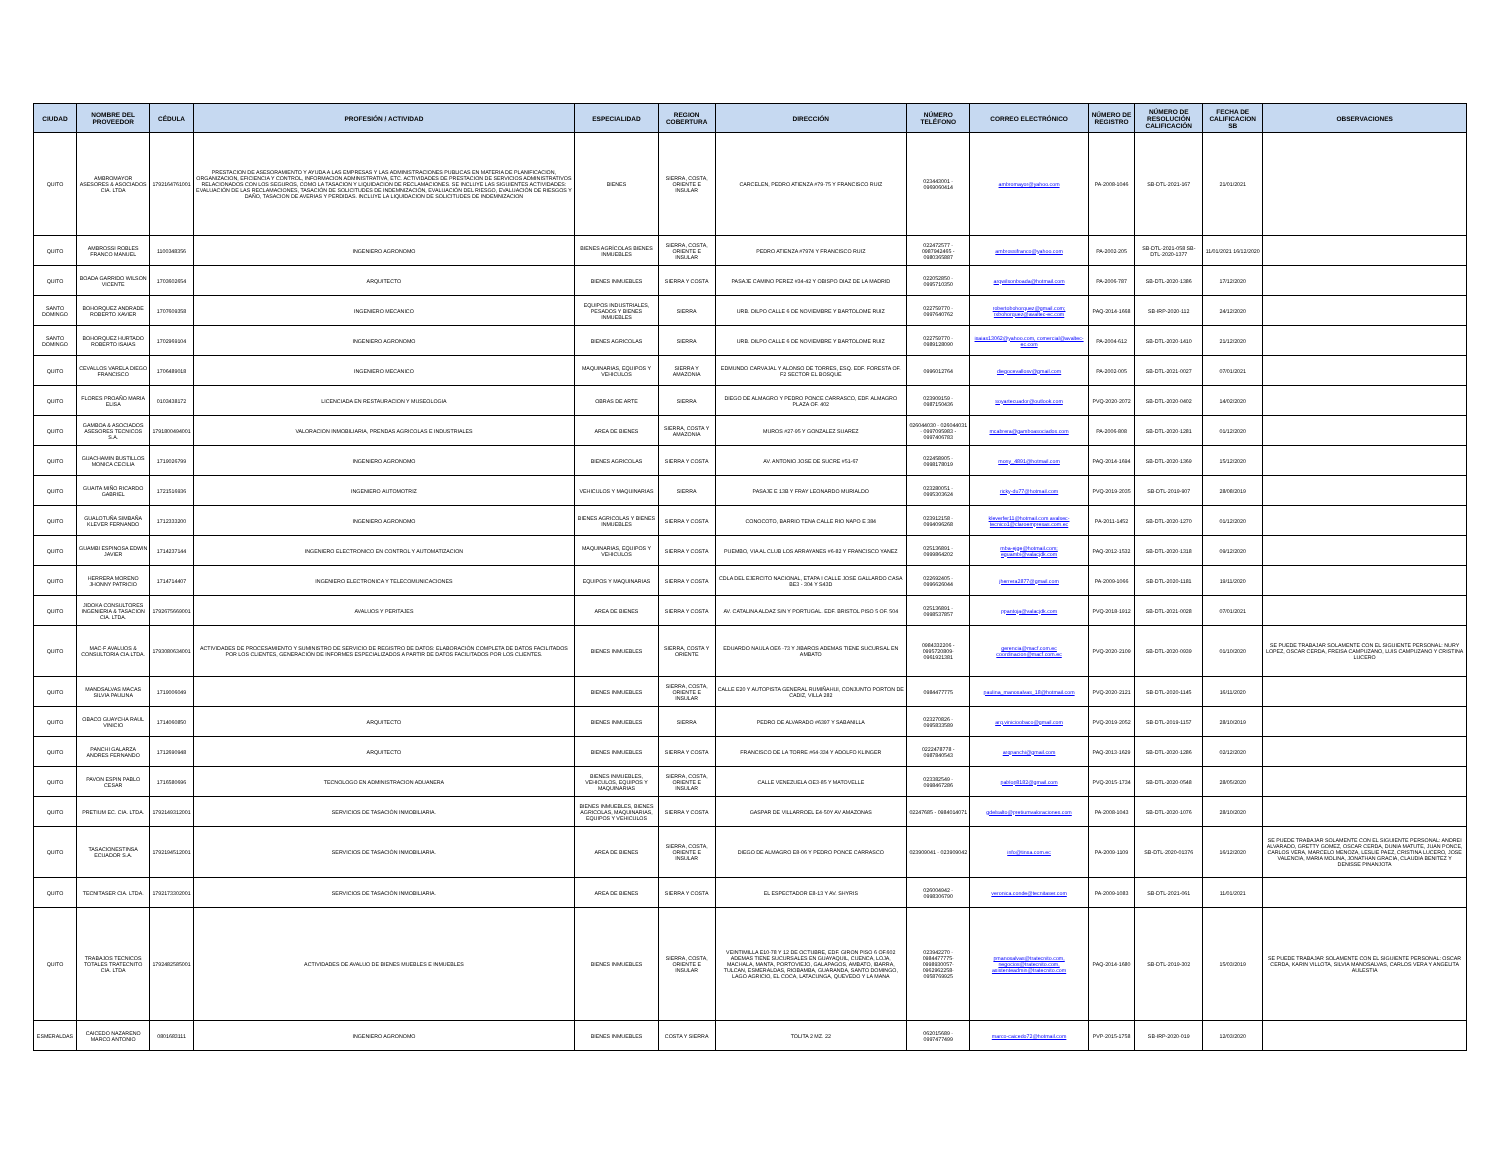| CIUDAD | NOMBRE DEL PROVEEDOR | CÉDULA | PROFESIÓN / ACTIVIDAD | ESPECIALIDAD | REGION COBERTURA | DIRECCIÓN | NÚMERO TELÉFONO | CORREO ELECTRÓNICO | NÚMERO DE REGISTRO | NÚMERO DE RESOLUCIÓN CALIFICACIÓN | FECHA DE CALIFICACION SB | OBSERVACIONES |
| --- | --- | --- | --- | --- | --- | --- | --- | --- | --- | --- | --- | --- |
| QUITO | AMBROMAYOR ASESORES & ASOCIADOS CIA. LTDA | 1792164761001 | PRESTACION DE ASESORAMIENTO Y AYUDA A LAS EMPRESAS Y LAS ADMINISTRACIONES PUBLICAS EN MATERIA DE PLANIFICACION, ORGANIZACION, EFICIENCIA Y CONTROL, INFORMACION ADMINISTRATIVA, ETC. ACTIVIDADES DE PRESTACION DE SERVICIOS ADMINISTRATIVOS RELACIONADOS CON LOS SEGUROS, COMO LA TASACION Y LIQUIDACION DE RECLAMACIONES. SE INCLUYE LAS SIGUIENTES ACTIVIDADES: EVALUACIÓN DE LAS RECLAMACIONES, TASACIÓN DE SOLICITUDES DE INDEMNIZACIÓN, EVALUACIÓN DEL RIESGO, EVALUACIÓN DE RIESGOS Y DAÑO, TASACION DE AVERIAS Y PERDIDAS. INCLUYE LA LIQUIDACION DE SOLICITUDES DE INDEMNIZACION | BIENES | SIERRA, COSTA, ORIENTE E INSULAR | CARCELEN, PEDRO ATIENZA #79-75 Y FRANCISCO RUIZ | 023443001 - 0969060414 | ambromayor@yahoo.com | PA-2008-1046 | SB-DTL-2021-167 | 21/01/2021 | |
| QUITO | AMBROSSI ROBLES FRANCO MANUEL | 1100348356 | INGENIERO AGRONOMO | BIENES AGRÍCOLAS BIENES INMUEBLES | SIERRA, COSTA, ORIENTE E INSULAR | PEDRO ATIENZA #7974 Y FRANCISCO RUIZ | 022472577 - 0987942465 - 0980365887 | ambrossifranco@yahoo.com | PA-2002-205 | SB-DTL-2021-058 SB-DTL-2020-1377 | 11/01/2021 16/12/2020 | |
| QUITO | BOADA GARRIDO WILSON VICENTE | 1703602654 | ARQUITECTO | BIENES INMUEBLES | SIERRA Y COSTA | PASAJE CAMINO PEREZ #34-42 Y OBISPO DIAZ DE LA MADRID | 022052850 - 0995710350 | arqwilsonboada@hotmail.com | PA-2006-787 | SB-DTL-2020-1386 | 17/12/2020 | |
| SANTO DOMINGO | BOHORQUEZ ANDRADE ROBERTO XAVIER | 1707609358 | INGENIERO MECANICO | EQUIPOS INDUSTRIALES, PESADOS Y BIENES INMUEBLES | SIERRA | URB. DILPO CALLE 6 DE NOVIEMBRE Y BARTOLOME RUIZ | 022759770 - 0997640762 | robertobohorquez@gmail.com; rxbohorquez@avaltec-ec.com | PAQ-2014-1668 | SB-IRP-2020-112 | 24/12/2020 | |
| SANTO DOMINGO | BOHORQUEZ HURTADO ROBERTO ISAIAS | 1702969104 | INGENIERO AGRONOMO | BIENES AGRICOLAS | SIERRA | URB. DILPO CALLE 6 DE NOVIEMBRE Y BARTOLOME RUIZ | 022759770 - 0989128090 | isaias13062@yahoo.com, comercial@avaltec-ec.com | PA-2004-612 | SB-DTL-2020-1410 | 21/12/2020 | |
| QUITO | CEVALLOS VARELA DIEGO FRANCISCO | 1706489018 | INGENIERO MECANICO | MAQUINARIAS, EQUIPOS Y VEHICULOS | SIERRA Y AMAZONIA | EDMUNDO CARVAJAL Y ALONSO DE TORRES, ESQ. EDF. FORESTA OF. F2 SECTOR EL BOSQUE | 0996012764 | diegocevallosv@gmail.com | PA-2002-005 | SB-DTL-2021-0027 | 07/01/2021 | |
| QUITO | FLORES PROAÑO MARIA ELISA | 0103438172 | LICENCIADA EN RESTAURACION Y MUSEOLOGIA | OBRAS DE ARTE | SIERRA | DIEGO DE ALMAGRO Y PEDRO PONCE CARRASCO, EDF. ALMAGRO PLAZA OF. 402 | 023909159 - 0987150436 | soyartecuador@outlook.com | PVQ-2020-2072 | SB-DTL-2020-0402 | 14/02/2020 | |
| QUITO | GAMBOA & ASOCIADOS ASESORES TECNICOS S.A. | 1791800494001 | VALORACION INMOBILIARIA, PRENDAS AGRICOLAS E INDUSTRIALES | AREA DE BIENES | SIERRA, COSTA Y AMAZONIA | MUROS #27-95 Y GONZALEZ SUAREZ | 026044030 - 026044031 - 0997095983 - 0997406783 | mcabrera@gamboasociados.com | PA-2006-808 | SB-DTL-2020-1281 | 01/12/2020 | |
| QUITO | GUACHAMIN BUSTILLOS MONICA CECILIA | 1719026799 | INGENIERO AGRONOMO | BIENES AGRICOLAS | SIERRA Y COSTA | AV. ANTONIO JOSE DE SUCRE #51-67 | 022458905 - 0998178019 | mony_4891@hotmail.com | PAQ-2014-1694 | SB-DTL-2020-1369 | 15/12/2020 | |
| QUITO | GUAITA MIÑO RICARDO GABRIEL | 1721516936 | INGENIERO AUTOMOTRIZ | VEHICULOS Y MAQUINARIAS | SIERRA | PASAJE E 13B Y FRAY LEONARDO MURIALDO | 023280051 - 0995303624 | ricky-du77@hotmail.com | PVQ-2019-2035 | SB-DTL-2019-907 | 28/08/2019 | |
| QUITO | GUALOTUÑA SIMBAÑA KLEVER FERNANDO | 1712333200 | INGENIERO AGRONOMO | BIENES AGRICOLAS Y BIENES INMUEBLES | SIERRA Y COSTA | CONOCOTO, BARRIO TENA CALLE RIO NAPO E 384 | 023912158 - 0994096268 | kleverfer11@hotmail.com avalsec-tecnico1@claroempresas.com.ec | PA-2011-1452 | SB-DTL-2020-1270 | 01/12/2020 | |
| QUITO | GUAMBI ESPINOSA EDWIN JAVIER | 1714237144 | INGENIERO ELECTRONICO EN CONTROL Y AUTOMATIZACION | MAQUINARIAS, EQUIPOS Y VEHICULOS | SIERRA Y COSTA | PUEMBO, VIA AL CLUB LOS ARRAYANES #6-82 Y FRANCISCO YANEZ | 025136891 - 0999864202 | mba-ejge@hotmail.com; eguambi@valacjdk.com | PAQ-2012-1532 | SB-DTL-2020-1318 | 09/12/2020 | |
| QUITO | HERRERA MORENO JHONNY PATRICIO | 1714714407 | INGENIERO ELECTRONICA Y TELECOMUNICACIONES | EQUIPOS Y MAQUINARIAS | SIERRA Y COSTA | CDLA DEL EJERCITO NACIONAL, ETAPA I CALLE JOSE GALLARDO CASA BE3 - 304 Y S43D | 022692405 - 0996626044 | jherrera2877@gmail.com | PA-2009-1066 | SB-DTL-2020-1181 | 19/11/2020 | |
| QUITO | JIDOKA CONSULTORES INGENIERIA & TASACION CIA. LTDA. | 1792675669001 | AVALUOS Y PERITAJES | AREA DE BIENES | SIERRA Y COSTA | AV. CATALINA ALDAZ S/N Y PORTUGAL. EDF. BRISTOL PISO 5 OF. 504 | 025136891 - 0998537857 | ppantoja@valacjdk.com | PVQ-2018-1912 | SB-DTL-2021-0028 | 07/01/2021 | |
| QUITO | MAC-F AVALUOS & CONSULTORIA CIA.LTDA. | 1793080634001 | ACTIVIDADES DE PROCESAMIENTO Y SUMINISTRO DE SERVICIO DE REGISTRO DE DATOS: ELABORACIÓN COMPLETA DE DATOS FACILITADOS POR LOS CLIENTES, GENERACIÓN DE INFORMES ESPECIALIZADOS A PARTIR DE DATOS FACILITADOS POR LOS CLIENTES. | BIENES INMUEBLES | SIERRA, COSTA Y ORIENTE | EDUARDO NAULA OE6 -73 Y JIBAROS ADEMAS TIENE SUCURSAL EN AMBATO | 0984332206 - 0995720809- 0961921381 | gerencia@macf.com.ec coordinacion@macf.com.ec | PVQ-2020-2109 | SB-DTL-2020-0939 | 01/10/2020 | SE PUEDE TRABAJAR SOLAMENTE CON EL SIGUIENTE PERSONAL: NURY LOPEZ, OSCAR CERDA, FREISA CAMPUZANO, LUIS CAMPUZANO Y CRISTINA LUCERO |
| QUITO | MANDSALVAS MACAS SILVIA PAULINA | 1719006049 | | BIENES INMUEBLES | SIERRA, COSTA, ORIENTE E INSULAR | CALLE E20 Y AUTOPISTA GENERAL RUMIÑAHUI, CONJUNTO PORTON DE CADIZ, VILLA 282 | 0984477775 | paulina_manosalvas_18@hotmail.com | PVQ-2020-2121 | SB-DTL-2020-1145 | 16/11/2020 | |
| QUITO | OBACO GUAYCHA RAUL VINICIO | 1714060850 | ARQUITECTO | BIENES INMUEBLES | SIERRA | PEDRO DE ALVARADO #6397 Y SABANILLA | 023270826 - 0995833589 | arq.vinicioobaco@gmail.com | PVQ-2019-2052 | SB-DTL-2019-1157 | 28/10/2019 | |
| QUITO | PANCHI GALARZA ANDRES FERNANDO | 1712690948 | ARQUITECTO | BIENES INMUEBLES | SIERRA Y COSTA | FRANCISCO DE LA TORRE #64-334 Y ADOLFO KLINGER | 0222478778 - 0987840543 | arqpanchi@gmail.com | PAQ-2013-1629 | SB-DTL-2020-1286 | 02/12/2020 | |
| QUITO | PAVON ESPIN PABLO CESAR | 1716580696 | TECNOLOGO EN ADMINISTRACION ADUANERA | BIENES INMUEBLES, VEHICULOS, EQUIPOS Y MAQUINARIAS | SIERRA, COSTA, ORIENTE E INSULAR | CALLE VENEZUELA OE3-85 Y MATOVELLE | 023382549 - 0998467286 | pablop8182@gmail.com | PVQ-2015-1734 | SB-DTL-2020-0548 | 28/05/2020 | |
| QUITO | PRETIUM EC. CIA. LTDA. | 1792149312001 | SERVICIOS DE TASACIÓN INMOBILIARIA. | BIENES INMUEBLES, BIENES AGRICOLAS, MAQUINARIAS, EQUIPOS Y VEHICULOS | SIERRA Y COSTA | GASPAR DE VILLARROEL E4-50Y AV AMAZONAS | 02247685 - 0984014071 | gdelsalto@pretiumvaloraciones.com | PA-2008-1043 | SB-DTL-2020-1076 | 28/10/2020 | |
| QUITO | TASACIONESTINSA ECUADOR S.A. | 1792194512001 | SERVICIOS DE TASACIÓN INMOBILIARIA. | AREA DE BIENES | SIERRA, COSTA, ORIENTE E INSULAR | DIEGO DE ALMAGRO E8-06 Y PEDRO PONCE CARRASCO | 023909041 - 023909042 | info@tinsa.com.ec | PA-2009-1109 | SB-DTL-2020-01376 | 16/12/2020 | SE PUEDE TRABAJAR SOLAMENTE CON EL SIGUIENTE PERSONAL: ANDREI ALVARADO, GRETTY GOMEZ, OSCAR CERDA, DUNIA MATUTE, JUAN PONCE, CARLOS VERA, MARCELO MENOZA, LESLIE PAEZ, CRISTINA LUCERO, JOSE VALENCIA, MARIA MOLINA, JONATHAN GRACIA, CLAUDIA BENITEZ Y DENISSE PINANJOTA |
| QUITO | TECNITASER CIA. LTDA. | 1792173302001 | SERVICIOS DE TASACIÓN INMOBILIARIA. | AREA DE BIENES | SIERRA Y COSTA | EL ESPECTADOR E8-13 Y AV. SHYRIS | 026004942 - 0998306790 | veronica.conde@tecnitaser.com | PA-2009-1083 | SB-DTL-2021-061 | 11/01/2021 | |
| QUITO | TRABAJOS TECNICOS TOTALES TRATECNITO CIA. LTDA | 1792482585001 | ACTIVIDADES DE AVALUO DE BIENES MUEBLES E INMUEBLES | BIENES INMUEBLES | SIERRA, COSTA, ORIENTE E INSULAR | VEINTIMILLA E10-78 Y 12 DE OCTUBRE, EDF. GIRON PISO 6 OF.602 ADEMAS TIENE SUCURSALES EN GUAYAQUIL, CUENCA, LOJA, MACHALA, MANTA, PORTOVIEJO, GALAPAGOS, AMBATO, IBARRA, TULCAN, ESMERALDAS, RIOBAMBA, GUARANDA, SANTO DOMINGO, LAGO AGRICIO, EL COCA, LATACUNGA, QUEVEDO Y LA MANA | 023942270 - 0984477775- 0998930057- 0962962258- 0958769925 | pmanosalvas@tratecnito.com, negocios@tratecnito.com, asistenteadmin@tratecnito.com | PAQ-2014-1680 | SB-DTL-2019-302 | 15/03/2019 | SE PUEDE TRABAJAR SOLAMENTE CON EL SIGUIENTE PERSONAL: OSCAR CERDA, KARIN VILLOTA, SILVIA MANOSALVAS, CARLOS VERA Y ANGELITA AULESTIA |
| ESMERALDAS | CAICEDO NAZARENO MARCO ANTONIO | 0801683111 | INGENIERO AGRONOMO | BIENES INMUEBLES | COSTA Y SIERRA | TOLITA 2 MZ. 22 | 062015689 - 0997477499 | marco-caicedo72@hotmail.com | PVP-2015-1758 | SB-IRP-2020-019 | 12/03/2020 | |